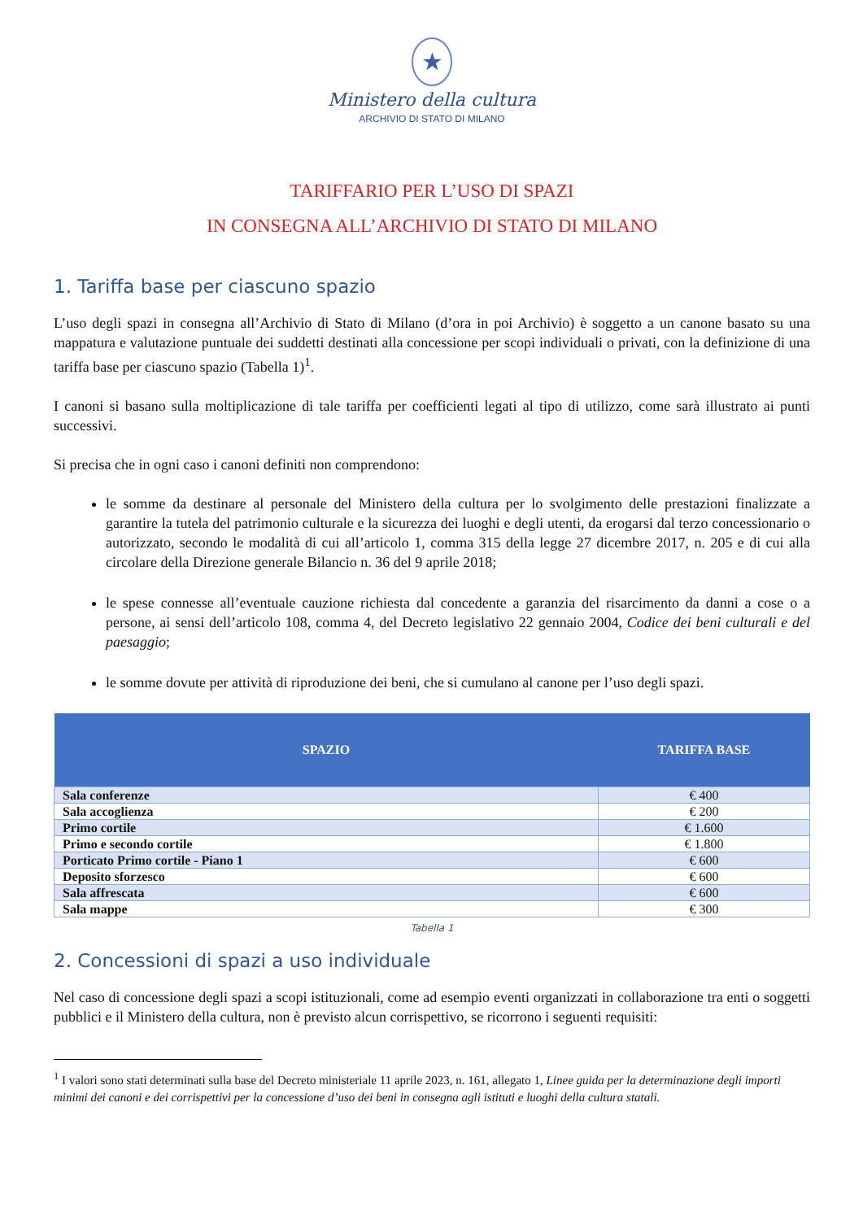★
Ministero della cultura
ARCHIVIO DI STATO DI MILANO
TARIFFARIO PER L’USO DI SPAZI
IN CONSEGNA ALL’ARCHIVIO DI STATO DI MILANO
1. Tariffa base per ciascuno spazio
L’uso degli spazi in consegna all’Archivio di Stato di Milano (d’ora in poi Archivio) è soggetto a un canone basato su una mappatura e valutazione puntuale dei suddetti destinati alla concessione per scopi individuali o privati, con la definizione di una tariffa base per ciascuno spazio (Tabella 1)<sup>1</sup>.
I canoni si basano sulla moltiplicazione di tale tariffa per coefficienti legati al tipo di utilizzo, come sarà illustrato ai punti successivi.
Si precisa che in ogni caso i canoni definiti non comprendono:
le somme da destinare al personale del Ministero della cultura per lo svolgimento delle prestazioni finalizzate a garantire la tutela del patrimonio culturale e la sicurezza dei luoghi e degli utenti, da erogarsi dal terzo concessionario o autorizzato, secondo le modalità di cui all’articolo 1, comma 315 della legge 27 dicembre 2017, n. 205 e di cui alla circolare della Direzione generale Bilancio n. 36 del 9 aprile 2018;
le spese connesse all’eventuale cauzione richiesta dal concedente a garanzia del risarcimento da danni a cose o a persone, ai sensi dell’articolo 108, comma 4, del Decreto legislativo 22 gennaio 2004, Codice dei beni culturali e del paesaggio;
le somme dovute per attività di riproduzione dei beni, che si cumulano al canone per l’uso degli spazi.
| SPAZIO | TARIFFA BASE |
| --- | --- |
| Sala conferenze | € 400 |
| Sala accoglienza | € 200 |
| Primo cortile | € 1.600 |
| Primo e secondo cortile | € 1.800 |
| Porticato Primo cortile - Piano 1 | € 600 |
| Deposito sforzesco | € 600 |
| Sala affrescata | € 600 |
| Sala mappe | € 300 |
Tabella 1
2. Concessioni di spazi a uso individuale
Nel caso di concessione degli spazi a scopi istituzionali, come ad esempio eventi organizzati in collaborazione tra enti o soggetti pubblici e il Ministero della cultura, non è previsto alcun corrispettivo, se ricorrono i seguenti requisiti:
<sup>1</sup> I valori sono stati determinati sulla base del Decreto ministeriale 11 aprile 2023, n. 161, allegato 1, Linee guida per la determinazione degli importi minimi dei canoni e dei corrispettivi per la concessione d’uso dei beni in consegna agli istituti e luoghi della cultura statali.